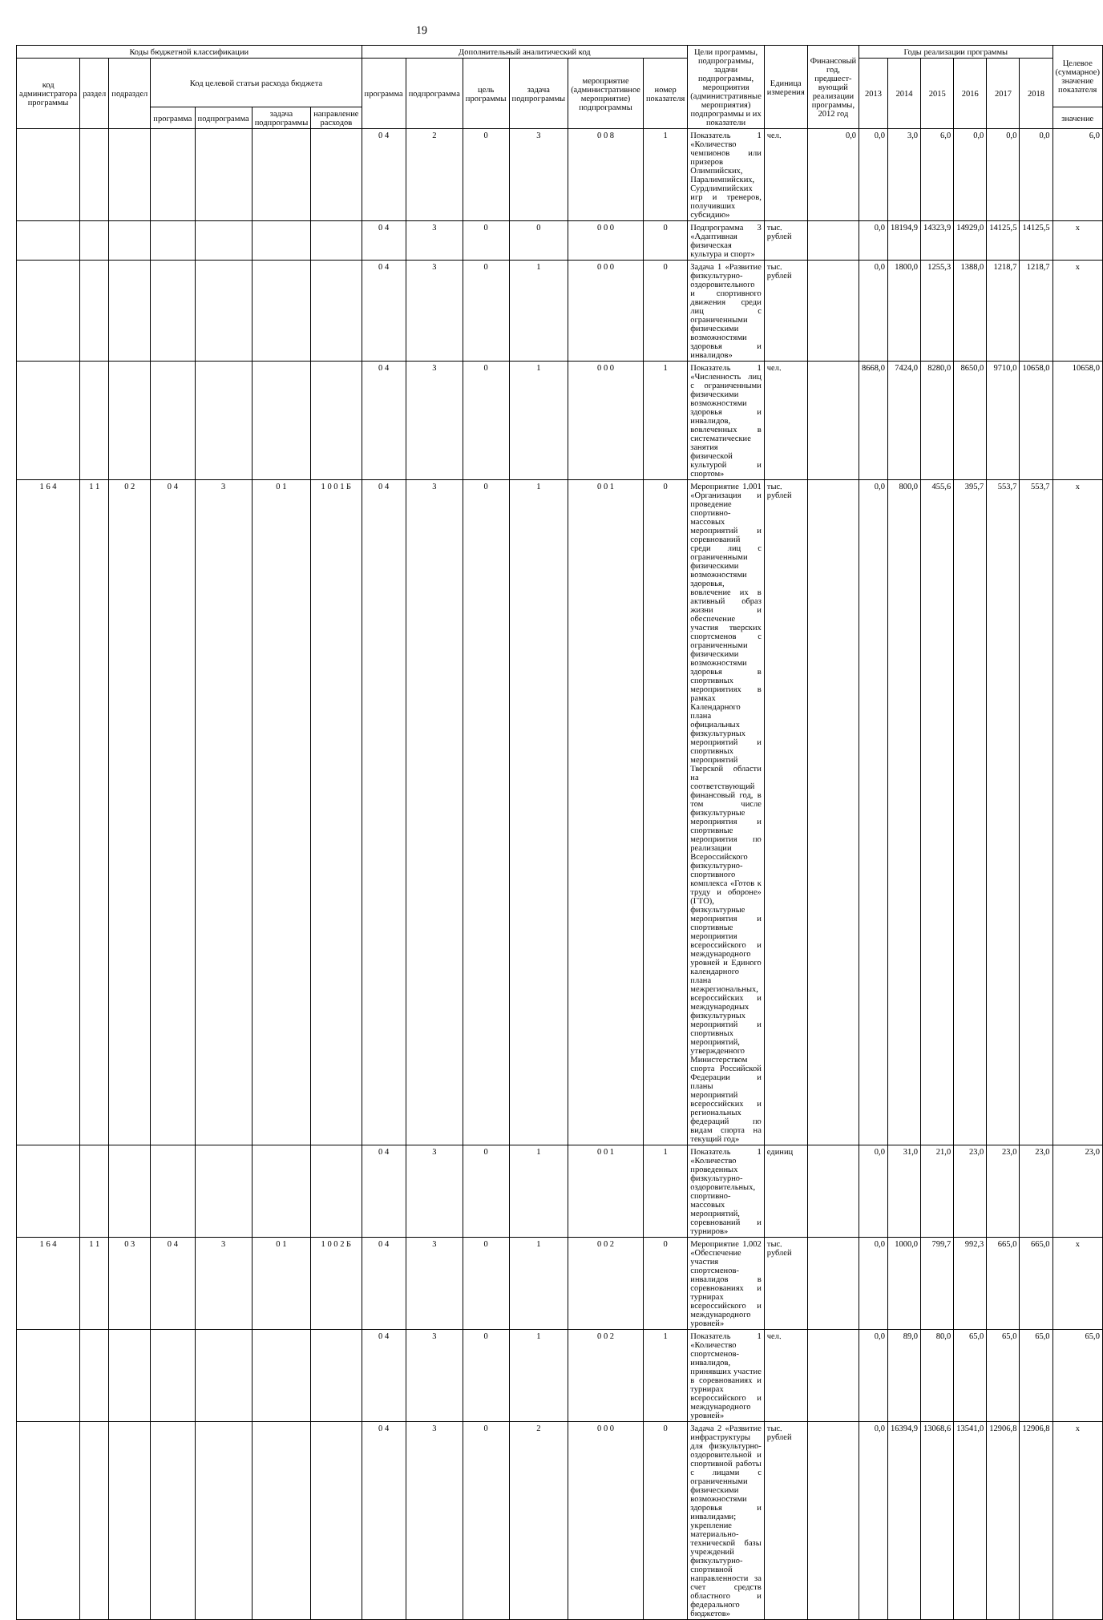19
| Коды бюджетной классификации | | | | | | | Дополнительный аналитический код | | | | | | Цели программы, подпрограммы, задачи подпрограммы, мероприятия (административные мероприятия) подпрограммы и их показатели | Единица измерения | Финансовый год, предшест-вующий реализации программы, 2012 год | Годы реализации программы | | | | | | Целевое (суммарное) значение показателя |
| --- | --- | --- | --- | --- | --- | --- | --- | --- | --- | --- | --- | --- | --- | --- | --- | --- | --- | --- | --- | --- | --- | --- |
| код администратора программы | раздел | подраздел | Код целевой статьи расхода бюджета | | | | программа | подпрограмма | цель программы | задача подпрограммы | мероприятие (административное мероприятие) подпрограммы | номер показателя | | | | 2013 | 2014 | 2015 | 2016 | 2017 | 2018 | |
| | | | программа | подпрограмма | задача подпрограммы | направление расходов | | | | | | | | | | | | | | | | значение |
| | | | | | | | 0 4 | 2 | 0 | 3 | 0 0 8 | 1 | Показатель 1 «Количество чемпионов или призеров Олимпийских, Паралимпийских, Сурдлимпийских игр и тренеров, получивших субсидию» | чел. | 0,0 | 0,0 | 3,0 | 6,0 | 0,0 | 0,0 | 0,0 | 6,0 |
| | | | | | | | 0 4 | 3 | 0 | 0 | 0 0 0 | 0 | Подпрограмма 3 «Адаптивная физическая культура и спорт» | тыс. рублей | | 0,0 | 18194,9 | 14323,9 | 14929,0 | 14125,5 | 14125,5 | х |
| | | | | | | | 0 4 | 3 | 0 | 1 | 0 0 0 | 0 | Задача 1 «Развитие физкультурно-оздоровительного и спортивного движения среди лиц с ограниченными физическими возможностями здоровья и инвалидов» | тыс. рублей | | 0,0 | 1800,0 | 1255,3 | 1388,0 | 1218,7 | 1218,7 | х |
| | | | | | | | 0 4 | 3 | 0 | 1 | 0 0 0 | 1 | Показатель 1 «Численность лиц с ограниченными физическими возможностями здоровья и инвалидов, вовлеченных в систематические занятия физической культурой и спортом» | чел. | | 8668,0 | 7424,0 | 8280,0 | 8650,0 | 9710,0 | 10658,0 | 10658,0 |
| 1 6 4 | 1 1 | 0 2 | 0 4 | 3 | 0 1 | 1 0 0 1 Б | 0 4 | 3 | 0 | 1 | 0 0 1 | 0 | Мероприятие 1.001 «Организация и проведение спортивно-массовых мероприятий и соревнований среди лиц с ограниченными физическими возможностями здоровья, вовлечение их в активный образ жизни и обеспечение участия тверских спортсменов с ограниченными физическими возможностями здоровья в спортивных мероприятиях в рамках Календарного плана официальных физкультурных мероприятий и спортивных мероприятий Тверской области на соответствующий финансовый год, в том числе физкультурные мероприятия и спортивные мероприятия по реализации Всероссийского физкультурно-спортивного комплекса «Готов к труду и обороне» (ГТО), физкультурные мероприятия и спортивные мероприятия всероссийского и международного уровней и Единого календарного плана межрегиональных, всероссийских и международных физкультурных мероприятий и спортивных мероприятий, утвержденного Министерством спорта Российской Федерации и планы мероприятий всероссийских и региональных федераций по видам спорта на текущий год» | тыс. рублей | | 0,0 | 800,0 | 455,6 | 395,7 | 553,7 | 553,7 | х |
| | | | | | | | 0 4 | 3 | 0 | 1 | 0 0 1 | 1 | Показатель 1 «Количество проведенных физкультурно-оздоровительных, спортивно-массовых мероприятий, соревнований и турниров» | единиц | | 0,0 | 31,0 | 21,0 | 23,0 | 23,0 | 23,0 | 23,0 |
| 1 6 4 | 1 1 | 0 3 | 0 4 | 3 | 0 1 | 1 0 0 2 Б | 0 4 | 3 | 0 | 1 | 0 0 2 | 0 | Мероприятие 1.002 «Обеспечение участия спортсменов-инвалидов в соревнованиях и турнирах всероссийского и международного уровней» | тыс. рублей | | 0,0 | 1000,0 | 799,7 | 992,3 | 665,0 | 665,0 | х |
| | | | | | | | 0 4 | 3 | 0 | 1 | 0 0 2 | 1 | Показатель 1 «Количество спортсменов-инвалидов, принявших участие в соревнованиях и турнирах всероссийского и международного уровней» | чел. | | 0,0 | 89,0 | 80,0 | 65,0 | 65,0 | 65,0 | 65,0 |
| | | | | | | | 0 4 | 3 | 0 | 2 | 0 0 0 | 0 | Задача 2 «Развитие инфраструктуры для физкультурно-оздоровительной и спортивной работы с лицами с ограниченными физическими возможностями здоровья и инвалидами; укрепление материально-технической базы учреждений физкультурно-спортивной направленности за счет средств областного и федерального бюджетов» | тыс. рублей | | 0,0 | 16394,9 | 13068,6 | 13541,0 | 12906,8 | 12906,8 | х |